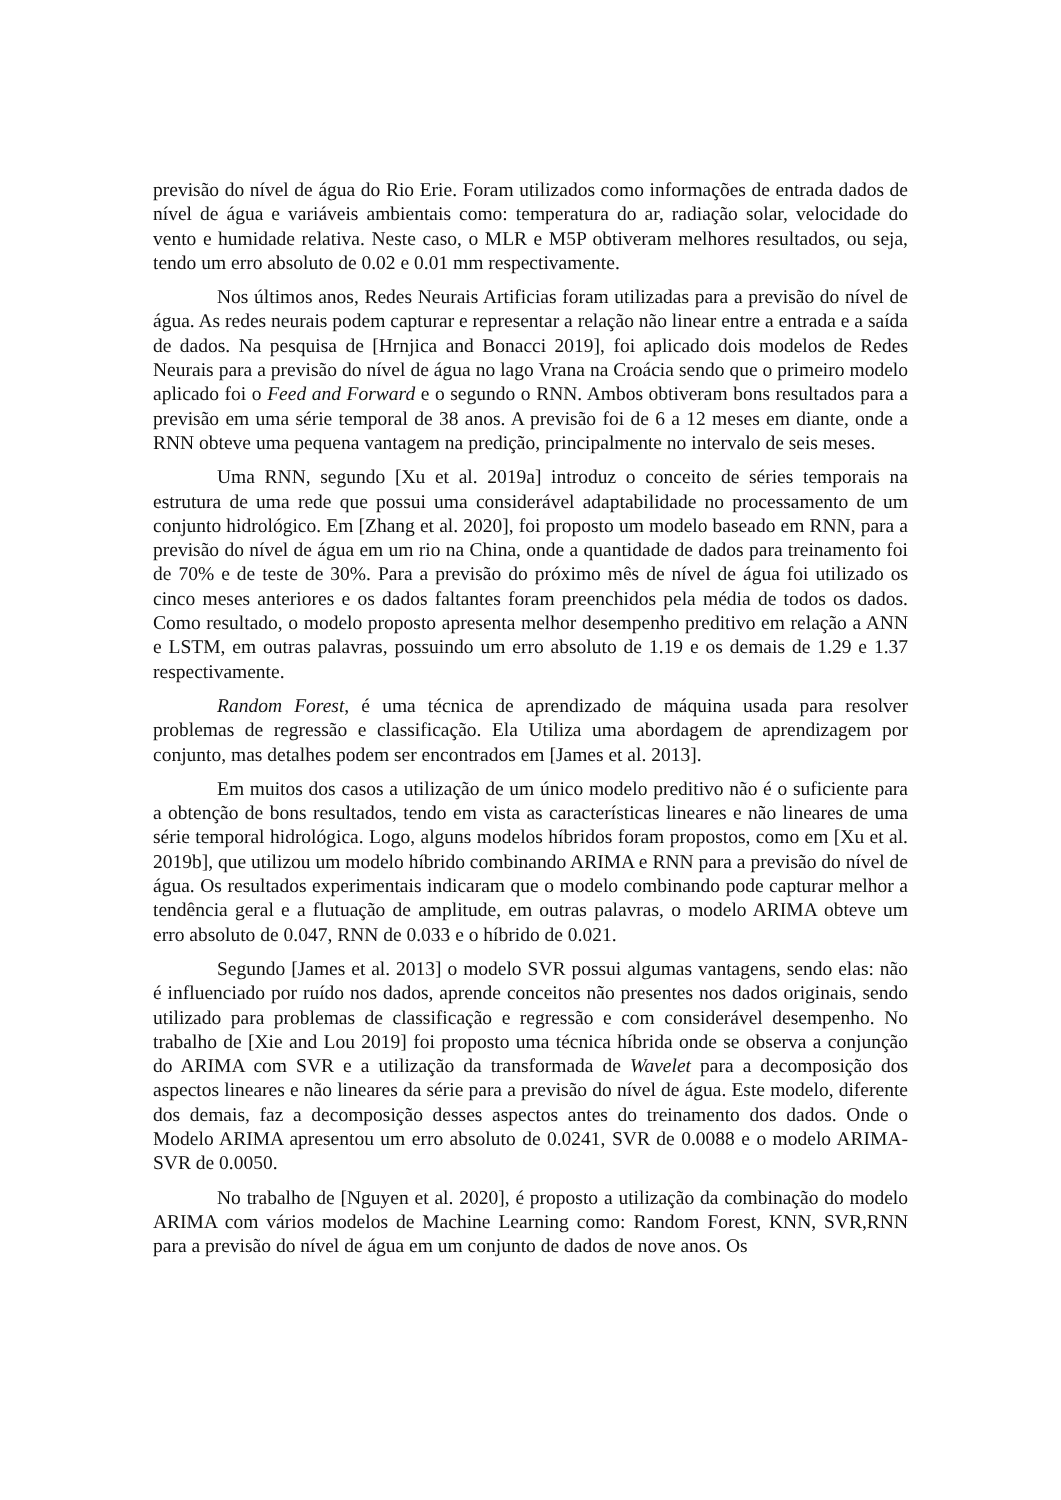previsão do nível de água do Rio Erie. Foram utilizados como informações de entrada dados de nível de água e variáveis ambientais como: temperatura do ar, radiação solar, velocidade do vento e humidade relativa. Neste caso, o MLR e M5P obtiveram melhores resultados, ou seja, tendo um erro absoluto de 0.02 e 0.01 mm respectivamente.
Nos últimos anos, Redes Neurais Artificias foram utilizadas para a previsão do nível de água. As redes neurais podem capturar e representar a relação não linear entre a entrada e a saída de dados. Na pesquisa de [Hrnjica and Bonacci 2019], foi aplicado dois modelos de Redes Neurais para a previsão do nível de água no lago Vrana na Croácia sendo que o primeiro modelo aplicado foi o Feed and Forward e o segundo o RNN. Ambos obtiveram bons resultados para a previsão em uma série temporal de 38 anos. A previsão foi de 6 a 12 meses em diante, onde a RNN obteve uma pequena vantagem na predição, principalmente no intervalo de seis meses.
Uma RNN, segundo [Xu et al. 2019a] introduz o conceito de séries temporais na estrutura de uma rede que possui uma considerável adaptabilidade no processamento de um conjunto hidrológico. Em [Zhang et al. 2020], foi proposto um modelo baseado em RNN, para a previsão do nível de água em um rio na China, onde a quantidade de dados para treinamento foi de 70% e de teste de 30%. Para a previsão do próximo mês de nível de água foi utilizado os cinco meses anteriores e os dados faltantes foram preenchidos pela média de todos os dados. Como resultado, o modelo proposto apresenta melhor desempenho preditivo em relação a ANN e LSTM, em outras palavras, possuindo um erro absoluto de 1.19 e os demais de 1.29 e 1.37 respectivamente.
Random Forest, é uma técnica de aprendizado de máquina usada para resolver problemas de regressão e classificação. Ela Utiliza uma abordagem de aprendizagem por conjunto, mas detalhes podem ser encontrados em [James et al. 2013].
Em muitos dos casos a utilização de um único modelo preditivo não é o suficiente para a obtenção de bons resultados, tendo em vista as características lineares e não lineares de uma série temporal hidrológica. Logo, alguns modelos híbridos foram propostos, como em [Xu et al. 2019b], que utilizou um modelo híbrido combinando ARIMA e RNN para a previsão do nível de água. Os resultados experimentais indicaram que o modelo combinando pode capturar melhor a tendência geral e a flutuação de amplitude, em outras palavras, o modelo ARIMA obteve um erro absoluto de 0.047, RNN de 0.033 e o híbrido de 0.021.
Segundo [James et al. 2013] o modelo SVR possui algumas vantagens, sendo elas: não é influenciado por ruído nos dados, aprende conceitos não presentes nos dados originais, sendo utilizado para problemas de classificação e regressão e com considerável desempenho. No trabalho de [Xie and Lou 2019] foi proposto uma técnica híbrida onde se observa a conjunção do ARIMA com SVR e a utilização da transformada de Wavelet para a decomposição dos aspectos lineares e não lineares da série para a previsão do nível de água. Este modelo, diferente dos demais, faz a decomposição desses aspectos antes do treinamento dos dados. Onde o Modelo ARIMA apresentou um erro absoluto de 0.0241, SVR de 0.0088 e o modelo ARIMA-SVR de 0.0050.
No trabalho de [Nguyen et al. 2020], é proposto a utilização da combinação do modelo ARIMA com vários modelos de Machine Learning como: Random Forest, KNN, SVR,RNN para a previsão do nível de água em um conjunto de dados de nove anos. Os